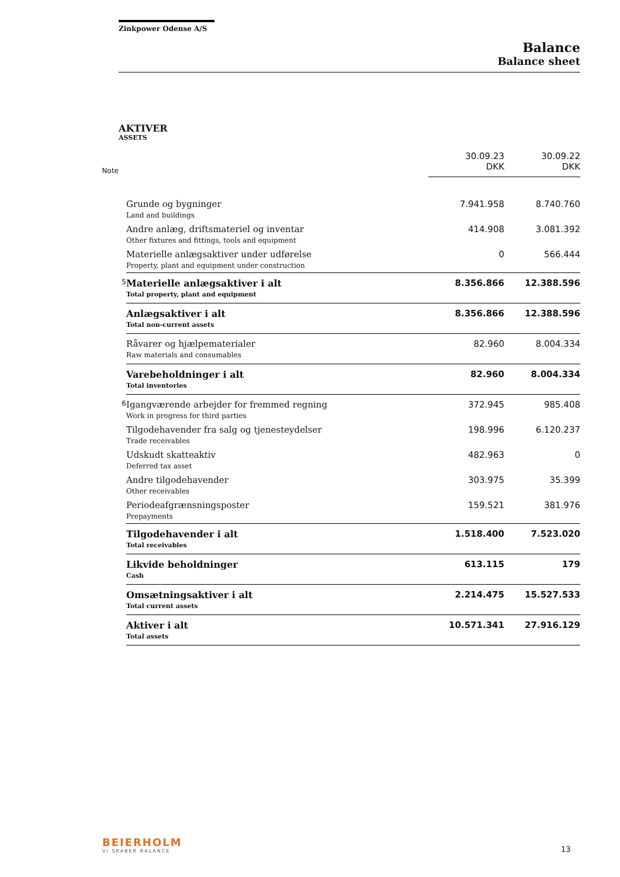Zinkpower Odense A/S
Balance
Balance sheet
AKTIVER
ASSETS
| Note | | 30.09.23 DKK | 30.09.22 DKK |
| --- | --- | --- | --- |
| | Grunde og bygninger Land and buildings | 7.941.958 | 8.740.760 |
| | Andre anlæg, driftsmateriel og inventar Other fixtures and fittings, tools and equipment | 414.908 | 3.081.392 |
| | Materielle anlægsaktiver under udførelse Property, plant and equipment under construction | 0 | 566.444 |
| 5 | Materielle anlægsaktiver i alt Total property, plant and equipment | 8.356.866 | 12.388.596 |
| | Anlægsaktiver i alt Total non-current assets | 8.356.866 | 12.388.596 |
| | Råvarer og hjælpematerialer Raw materials and consumables | 82.960 | 8.004.334 |
| | Varebeholdninger i alt Total inventories | 82.960 | 8.004.334 |
| 6 | Igangværende arbejder for fremmed regning Work in progress for third parties | 372.945 | 985.408 |
| | Tilgodehavender fra salg og tjenesteydelser Trade receivables | 198.996 | 6.120.237 |
| | Udskudt skatteaktiv Deferred tax asset | 482.963 | 0 |
| | Andre tilgodehavender Other receivables | 303.975 | 35.399 |
| | Periodeafgrænsningsposter Prepayments | 159.521 | 381.976 |
| | Tilgodehavender i alt Total receivables | 1.518.400 | 7.523.020 |
| | Likvide beholdninger Cash | 613.115 | 179 |
| | Omsætningsaktiver i alt Total current assets | 2.214.475 | 15.527.533 |
| | Aktiver i alt Total assets | 10.571.341 | 27.916.129 |
BEIERHOLM
VI SKABER BALANCE
13